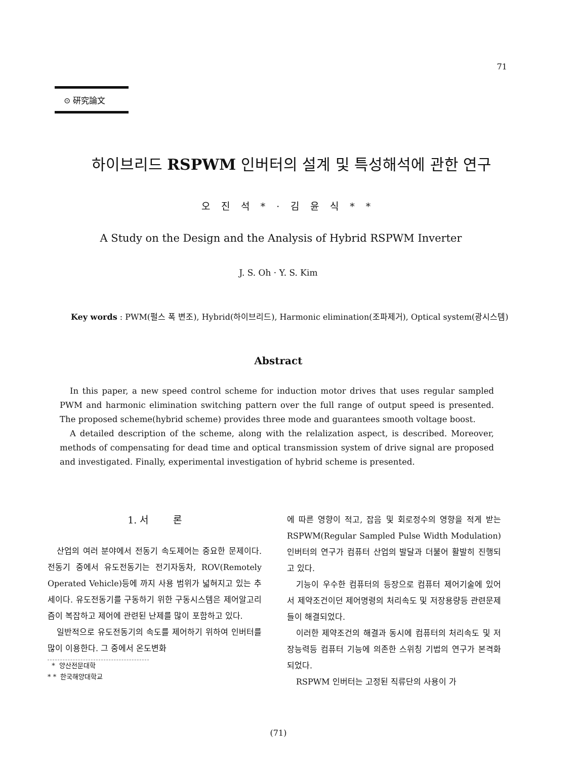71
⊙ 硏究論文
하이브리드 RSPWM 인버터의 설계 및 특성해석에 관한 연구
오진석*·김윤식**
A Study on the Design and the Analysis of Hybrid RSPWM Inverter
J. S. Oh · Y. S. Kim
Key words : PWM(펄스 폭 변조), Hybrid(하이브리드), Harmonic elimination(조파제거), Optical system(광시스템)
Abstract
In this paper, a new speed control scheme for induction motor drives that uses regular sampled PWM and harmonic elimination switching pattern over the full range of output speed is presented. The proposed scheme(hybrid scheme) provides three mode and guarantees smooth voltage boost.
A detailed description of the scheme, along with the relalization aspect, is described. Moreover, methods of compensating for dead time and optical transmission system of drive signal are proposed and investigated. Finally, experimental investigation of hybrid scheme is presented.
1. 서 론
산업의 여러 분야에서 전동기 속도제어는 중요한 문제이다. 전동기 중에서 유도전동기는 전기자동차, ROV(Remotely Operated Vehicle)등에 까지 사용 범위가 넓혀지고 있는 추세이다. 유도전동기를 구동하기 위한 구동시스템은 제어알고리즘이 복잡하고 제어에 관련된 난제를 많이 포함하고 있다.
일반적으로 유도전동기의 속도를 제어하기 위하여 인버터를 많이 이용한다. 그 중에서 온도변화
* 양산전문대학
* * 한국해양대학교
에 따른 영향이 적고, 잡음 및 회로정수의 영향을 적게 받는 RSPWM(Regular Sampled Pulse Width Modulation)인버터의 연구가 컴퓨터 산업의 발달과 더불어 활발히 진행되고 있다.
기능이 우수한 컴퓨터의 등장으로 컴퓨터 제어기술에 있어서 제약조건이던 제어명령의 처리속도 및 저장용량등 관련문제들이 해결되었다.
이러한 제약조건의 해결과 동시에 컴퓨터의 처리속도 및 저장능력등 컴퓨터 기능에 의존한 스위칭 기법의 연구가 본격화 되었다.
RSPWM 인버터는 고정된 직류단의 사용이 가
(71)